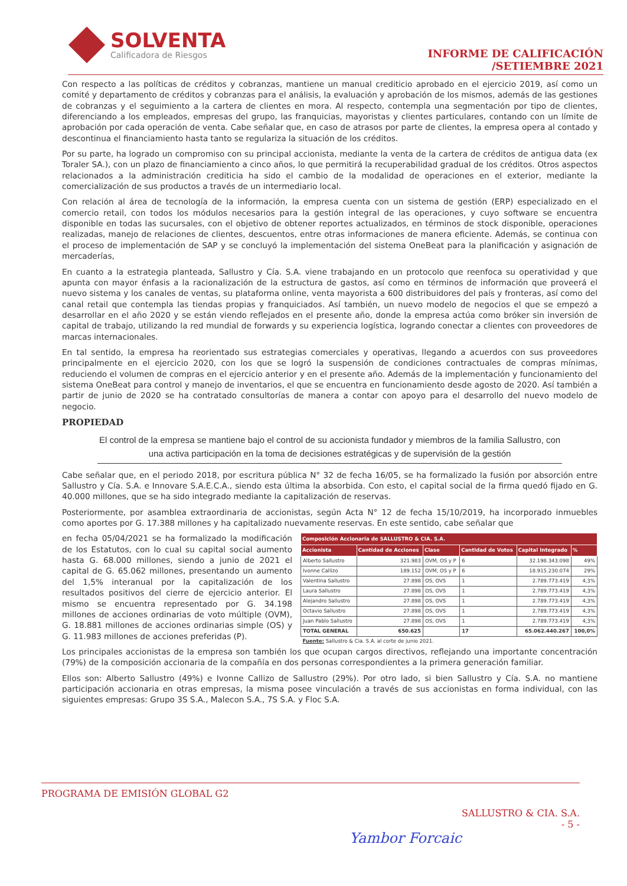SOLVENTA
Calificadora de Riesgos
INFORME DE CALIFICACIÓN
/SETIEMBRE 2021
Con respecto a las políticas de créditos y cobranzas, mantiene un manual crediticio aprobado en el ejercicio 2019, así como un comité y departamento de créditos y cobranzas para el análisis, la evaluación y aprobación de los mismos, además de las gestiones de cobranzas y el seguimiento a la cartera de clientes en mora. Al respecto, contempla una segmentación por tipo de clientes, diferenciando a los empleados, empresas del grupo, las franquicias, mayoristas y clientes particulares, contando con un límite de aprobación por cada operación de venta. Cabe señalar que, en caso de atrasos por parte de clientes, la empresa opera al contado y descontinua el financiamiento hasta tanto se regulariza la situación de los créditos.
Por su parte, ha logrado un compromiso con su principal accionista, mediante la venta de la cartera de créditos de antigua data (ex Toraler SA.), con un plazo de financiamiento a cinco años, lo que permitirá la recuperabilidad gradual de los créditos. Otros aspectos relacionados a la administración crediticia ha sido el cambio de la modalidad de operaciones en el exterior, mediante la comercialización de sus productos a través de un intermediario local.
Con relación al área de tecnología de la información, la empresa cuenta con un sistema de gestión (ERP) especializado en el comercio retail, con todos los módulos necesarios para la gestión integral de las operaciones, y cuyo software se encuentra disponible en todas las sucursales, con el objetivo de obtener reportes actualizados, en términos de stock disponible, operaciones realizadas, manejo de relaciones de clientes, descuentos, entre otras informaciones de manera eficiente. Además, se continua con el proceso de implementación de SAP y se concluyó la implementación del sistema OneBeat para la planificación y asignación de mercaderías,
En cuanto a la estrategia planteada, Sallustro y Cía. S.A. viene trabajando en un protocolo que reenfoca su operatividad y que apunta con mayor énfasis a la racionalización de la estructura de gastos, así como en términos de información que proveerá el nuevo sistema y los canales de ventas, su plataforma online, venta mayorista a 600 distribuidores del país y fronteras, así como del canal retail que contempla las tiendas propias y franquiciados. Así también, un nuevo modelo de negocios el que se empezó a desarrollar en el año 2020 y se están viendo reflejados en el presente año, donde la empresa actúa como bróker sin inversión de capital de trabajo, utilizando la red mundial de forwards y su experiencia logística, logrando conectar a clientes con proveedores de marcas internacionales.
En tal sentido, la empresa ha reorientado sus estrategias comerciales y operativas, llegando a acuerdos con sus proveedores principalmente en el ejercicio 2020, con los que se logró la suspensión de condiciones contractuales de compras mínimas, reduciendo el volumen de compras en el ejercicio anterior y en el presente año. Además de la implementación y funcionamiento del sistema OneBeat para control y manejo de inventarios, el que se encuentra en funcionamiento desde agosto de 2020. Así también a partir de junio de 2020 se ha contratado consultorías de manera a contar con apoyo para el desarrollo del nuevo modelo de negocio.
PROPIEDAD
El control de la empresa se mantiene bajo el control de su accionista fundador y miembros de la familia Sallustro, con una activa participación en la toma de decisiones estratégicas y de supervisión de la gestión
Cabe señalar que, en el periodo 2018, por escritura pública N° 32 de fecha 16/05, se ha formalizado la fusión por absorción entre Sallustro y Cía. S.A. e Innovare S.A.E.C.A., siendo esta última la absorbida. Con esto, el capital social de la firma quedó fijado en G. 40.000 millones, que se ha sido integrado mediante la capitalización de reservas.
Posteriormente, por asamblea extraordinaria de accionistas, según Acta N° 12 de fecha 15/10/2019, ha incorporado inmuebles como aportes por G. 17.388 millones y ha capitalizado nuevamente reservas. En este sentido, cabe señalar que
en fecha 05/04/2021 se ha formalizado la modificación de los Estatutos, con lo cual su capital social aumento hasta G. 68.000 millones, siendo a junio de 2021 el capital de G. 65.062 millones, presentando un aumento del 1,5% interanual por la capitalización de los resultados positivos del cierre de ejercicio anterior. El mismo se encuentra representado por G. 34.198 millones de acciones ordinarias de voto múltiple (OVM), G. 18.881 millones de acciones ordinarias simple (OS) y G. 11.983 millones de acciones preferidas (P).
| Composición Accionaria de SALLUSTRO & CIA. S.A. | | | | | |
| --- | --- | --- | --- | --- | --- |
| Accionista | Cantidad de Acciones | Clase | Cantidad de Votos | Capital Integrado | % |
| Alberto Sallustro | 321.983 | OVM, OS y P | 6 | 32.198.343.098 | 49% |
| Ivonne Callizo | 189.152 | OVM, OS y P | 6 | 18.915.230.074 | 29% |
| Valentina Sallustro | 27.898 | OS, OVS | 1 | 2.789.773.419 | 4,3% |
| Laura Sallustro | 27.898 | OS, OVS | 1 | 2.789.773.419 | 4,3% |
| Alejandro Sallustro | 27.898 | OS, OVS | 1 | 2.789.773.419 | 4,3% |
| Octavio Sallustro | 27.898 | OS, OVS | 1 | 2.789.773.419 | 4,3% |
| Juan Pablo Sallustro | 27.898 | OS, OVS | 1 | 2.789.773.419 | 4,3% |
| TOTAL GENERAL | 650.625 | | 17 | 65.062.440.267 | 100,0% |
| Fuente: Sallustro & Cia. S.A. al corte de junio 2021. | | | | | |
Los principales accionistas de la empresa son también los que ocupan cargos directivos, reflejando una importante concentración (79%) de la composición accionaria de la compañía en dos personas correspondientes a la primera generación familiar.
Ellos son: Alberto Sallustro (49%) e Ivonne Callizo de Sallustro (29%). Por otro lado, si bien Sallustro y Cía. S.A. no mantiene participación accionaria en otras empresas, la misma posee vinculación a través de sus accionistas en forma individual, con las siguientes empresas: Grupo 3S S.A., Malecon S.A., 7S S.A. y Floc S.A.
PROGRAMA DE EMISIÓN GLOBAL G2
SALLUSTRO & CIA. S.A.
- 5 -
Yambor Forcaic